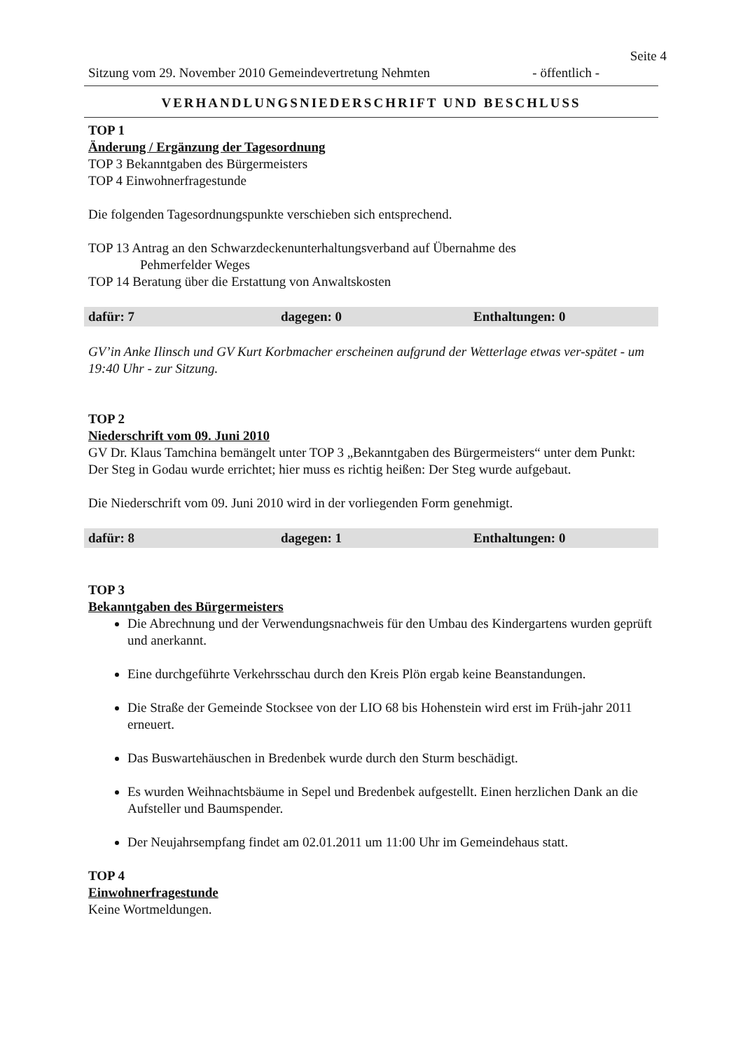Seite 4
Sitzung vom 29. November 2010 Gemeindevertretung Nehmten - öffentlich -
VERHANDLUNGSNIEDERSCHRIFT UND BESCHLUSS
TOP 1
Änderung / Ergänzung der Tagesordnung
TOP 3 Bekanntgaben des Bürgermeisters
TOP 4 Einwohnerfragestunde
Die folgenden Tagesordnungspunkte verschieben sich entsprechend.
TOP 13 Antrag an den Schwarzdeckenunterhaltungsverband auf Übernahme des
Pehmerfelder Weges
TOP 14 Beratung über die Erstattung von Anwaltskosten
dafür: 7 dagegen: 0 Enthaltungen: 0
GV’in Anke Ilinsch und GV Kurt Korbmacher erscheinen aufgrund der Wetterlage etwas ver-spätet - um 19:40 Uhr - zur Sitzung.
TOP 2
Niederschrift vom 09. Juni 2010
GV Dr. Klaus Tamchina bemängelt unter TOP 3 „Bekanntgaben des Bürgermeisters“ unter dem Punkt: Der Steg in Godau wurde errichtet; hier muss es richtig heißen: Der Steg wurde aufgebaut.
Die Niederschrift vom 09. Juni 2010 wird in der vorliegenden Form genehmigt.
dafür: 8 dagegen: 1 Enthaltungen: 0
TOP 3
Bekanntgaben des Bürgermeisters
Die Abrechnung und der Verwendungsnachweis für den Umbau des Kindergartens wurden geprüft und anerkannt.
Eine durchgeführte Verkehrsschau durch den Kreis Plön ergab keine Beanstandungen.
Die Straße der Gemeinde Stocksee von der LIO 68 bis Hohenstein wird erst im Früh-jahr 2011 erneuert.
Das Buswartehäuschen in Bredenbek wurde durch den Sturm beschädigt.
Es wurden Weihnachtsbäume in Sepel und Bredenbek aufgestellt. Einen herzlichen Dank an die Aufsteller und Baumspender.
Der Neujahrsempfang findet am 02.01.2011 um 11:00 Uhr im Gemeindehaus statt.
TOP 4
Einwohnerfragestunde
Keine Wortmeldungen.